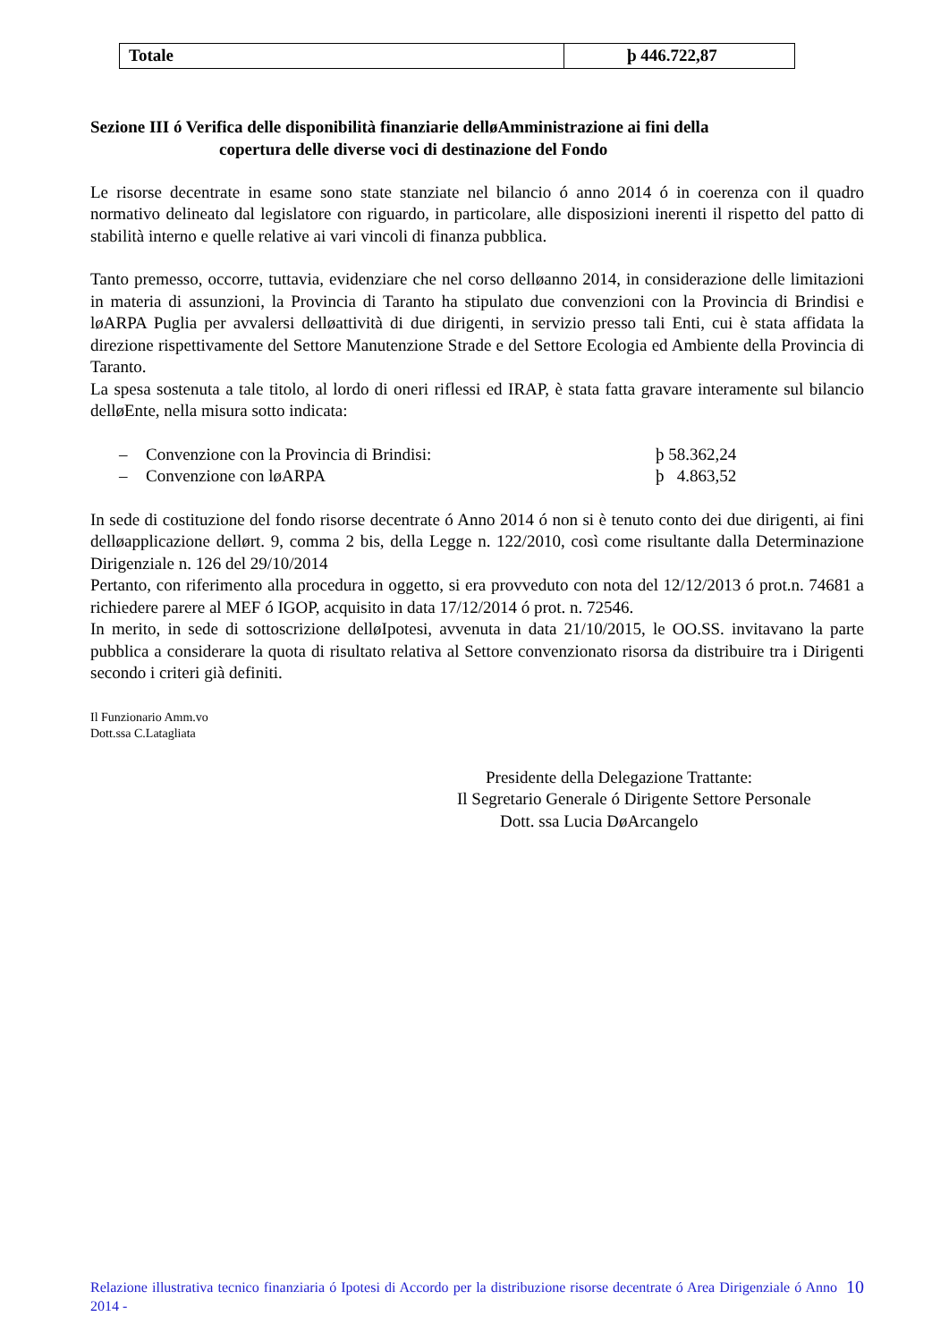| Totale | þ 446.722,87 |
Sezione III ó Verifica delle disponibilità finanziarie delløAmministrazione ai fini della
copertura delle diverse voci di destinazione del Fondo
Le risorse decentrate in esame sono state stanziate nel bilancio ó anno 2014 ó in coerenza con il quadro normativo delineato dal legislatore con riguardo, in particolare, alle disposizioni inerenti il rispetto del patto di stabilità interno e quelle relative ai vari vincoli di finanza pubblica.
Tanto premesso, occorre, tuttavia, evidenziare che nel corso delløanno 2014, in considerazione delle limitazioni in materia di assunzioni, la Provincia di Taranto ha stipulato due convenzioni con la Provincia di Brindisi e løARPA Puglia per avvalersi delløattività di due dirigenti, in servizio presso tali Enti, cui è stata affidata la direzione rispettivamente del Settore Manutenzione Strade e del Settore Ecologia ed Ambiente della Provincia di Taranto.
La spesa sostenuta a tale titolo, al lordo di oneri riflessi ed IRAP, è stata fatta gravare interamente sul bilancio delløEnte, nella misura sotto indicata:
– Convenzione con la Provincia di Brindisi: þ 58.362,24
– Convenzione con løARPA þ 4.863,52
In sede di costituzione del fondo risorse decentrate ó Anno 2014 ó non si è tenuto conto dei due dirigenti, ai fini delløapplicazione dellørt. 9, comma 2 bis, della Legge n. 122/2010, così come risultante dalla Determinazione Dirigenziale n. 126 del 29/10/2014
Pertanto, con riferimento alla procedura in oggetto, si era provveduto con nota del 12/12/2013 ó prot.n. 74681 a richiedere parere al MEF ó IGOP, acquisito in data 17/12/2014 ó prot. n. 72546.
In merito, in sede di sottoscrizione delløIpotesi, avvenuta in data 21/10/2015, le OO.SS. invitavano la parte pubblica a considerare la quota di risultato relativa al Settore convenzionato risorsa da distribuire tra i Dirigenti secondo i criteri già definiti.
Il Funzionario Amm.vo
Dott.ssa C.Latagliata
Presidente della Delegazione Trattante:
Il Segretario Generale ó Dirigente Settore Personale
Dott. ssa Lucia DøArcangelo
Relazione illustrativa tecnico finanziaria ó Ipotesi di Accordo per la distribuzione risorse decentrate ó Area Dirigenziale ó Anno 2014 -
10